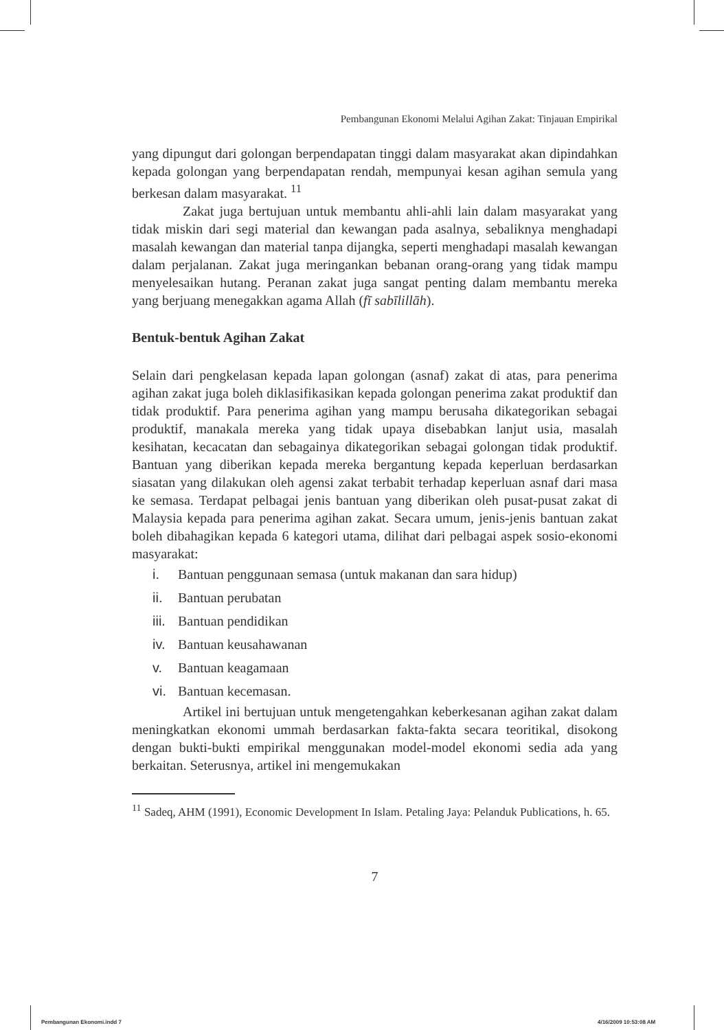Pembangunan Ekonomi Melalui Agihan Zakat: Tinjauan Empirikal
yang dipungut dari golongan berpendapatan tinggi dalam masyarakat akan dipindahkan kepada golongan yang berpendapatan rendah, mempunyai kesan agihan semula yang berkesan dalam masyarakat. <sup>11</sup>
Zakat juga bertujuan untuk membantu ahli-ahli lain dalam masyarakat yang tidak miskin dari segi material dan kewangan pada asalnya, sebaliknya menghadapi masalah kewangan dan material tanpa dijangka, seperti menghadapi masalah kewangan dalam perjalanan. Zakat juga meringankan bebanan orang-orang yang tidak mampu menyelesaikan hutang. Peranan zakat juga sangat penting dalam membantu mereka yang berjuang menegakkan agama Allah (fī sabīlillāh).
Bentuk-bentuk Agihan Zakat
Selain dari pengkelasan kepada lapan golongan (asnaf) zakat di atas, para penerima agihan zakat juga boleh diklasifikasikan kepada golongan penerima zakat produktif dan tidak produktif. Para penerima agihan yang mampu berusaha dikategorikan sebagai produktif, manakala mereka yang tidak upaya disebabkan lanjut usia, masalah kesihatan, kecacatan dan sebagainya dikategorikan sebagai golongan tidak produktif. Bantuan yang diberikan kepada mereka bergantung kepada keperluan berdasarkan siasatan yang dilakukan oleh agensi zakat terbabit terhadap keperluan asnaf dari masa ke semasa. Terdapat pelbagai jenis bantuan yang diberikan oleh pusat-pusat zakat di Malaysia kepada para penerima agihan zakat. Secara umum, jenis-jenis bantuan zakat boleh dibahagikan kepada 6 kategori utama, dilihat dari pelbagai aspek sosio-ekonomi masyarakat:
i. Bantuan penggunaan semasa (untuk makanan dan sara hidup)
ii. Bantuan perubatan
iii. Bantuan pendidikan
iv. Bantuan keusahawanan
v. Bantuan keagamaan
vi. Bantuan kecemasan.
Artikel ini bertujuan untuk mengetengahkan keberkesanan agihan zakat dalam meningkatkan ekonomi ummah berdasarkan fakta-fakta secara teoritikal, disokong dengan bukti-bukti empirikal menggunakan model-model ekonomi sedia ada yang berkaitan. Seterusnya, artikel ini mengemukakan
<sup>11</sup> Sadeq, AHM (1991), Economic Development In Islam. Petaling Jaya: Pelanduk Publications, h. 65.
7
Pembangunan Ekonomi.indd 7 4/16/2009 10:53:08 AM